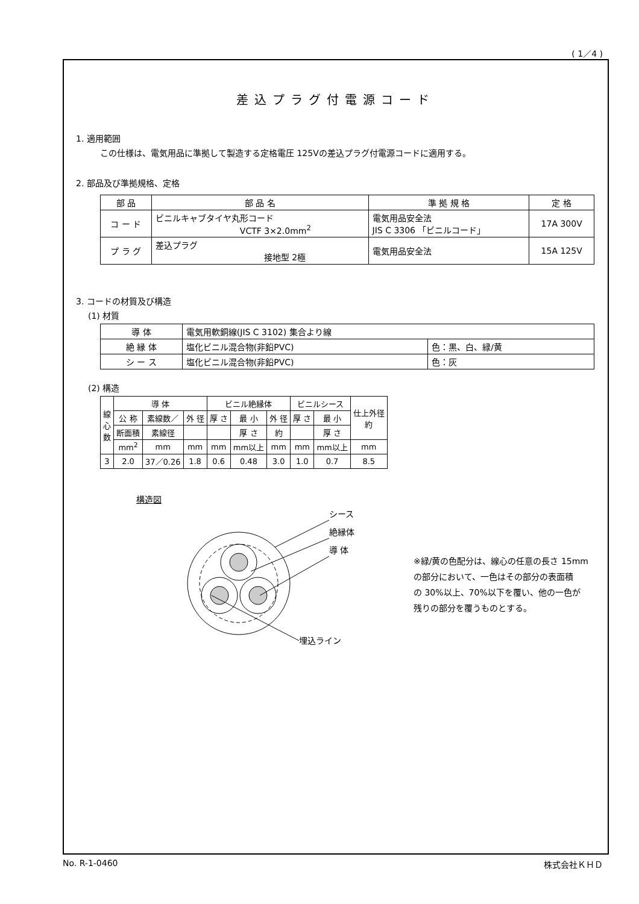( 1／4 )
差込プラグ付電源コード
1. 適用範囲
この仕様は、電気用品に準拠して製造する定格電圧 125Vの差込プラグ付電源コードに適用する。
2. 部品及び準拠規格、定格
| 部 品 | 部 品 名 | 準 拠 規 格 | 定 格 |
| --- | --- | --- | --- |
| コ ー ド | ビニルキャブタイヤ丸形コード VCTF 3×2.0mm<sup>2</sup> | 電気用品安全法 JIS C 3306 「ビニルコード」 | 17A 300V |
| プ ラ グ | 差込プラグ 接地型 2極 | 電気用品安全法 | 15A 125V |
3. コードの材質及び構造
(1) 材質
| 導 体 | 電気用軟銅線(JIS C 3102) 集合より線 | |
| 絶 縁 体 | 塩化ビニル混合物(非鉛PVC) | 色：黒、白、緑/黄 |
| シ ー ス | 塩化ビニル混合物(非鉛PVC) | 色：灰 |
(2) 構造
| 線 心 数 | 導 体 | | | ビニル絶縁体 | | | ビニルシース | | 仕上外径 約 |
| --- | --- | --- | --- | --- | --- | --- | --- | --- | --- |
| | 公 称 | 素線数／ | 外 径 | 厚 さ | 最 小 | 外 径 | 厚 さ | 最 小 | |
| | 断面積 | 素線径 | | | 厚 さ | 約 | | 厚 さ | |
| | mm<sup>2</sup> | mm | mm | mm | mm以上 | mm | mm | mm以上 | mm |
| 3 | 2.0 | 37／0.26 | 1.8 | 0.6 | 0.48 | 3.0 | 1.0 | 0.7 | 8.5 |
構造図
シース
絶縁体
導 体
埋込ライン
※緑/黄の色配分は、線心の任意の長さ 15mm
の部分において、一色はその部分の表面積
の 30%以上、70%以下を覆い、他の一色が
残りの部分を覆うものとする。
No. R-1-0460 株式会社ＫＨＤ